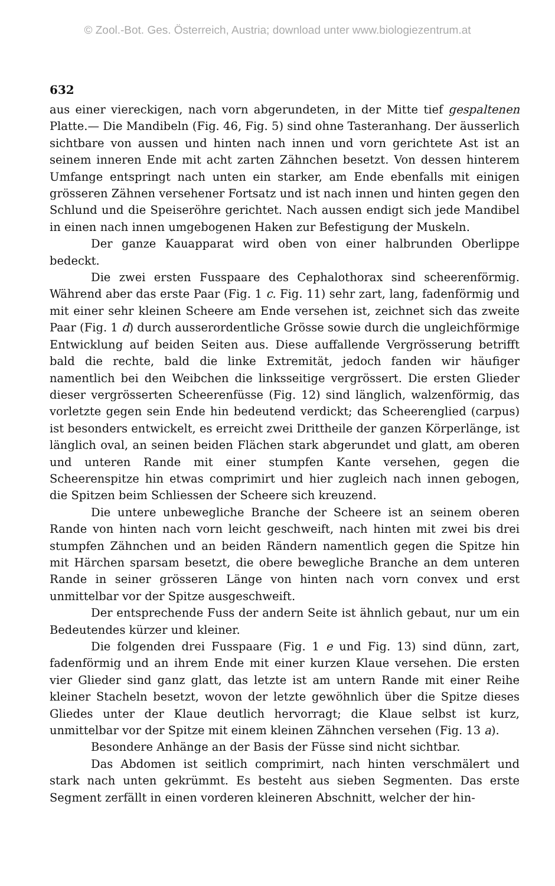© Zool.-Bot. Ges. Österreich, Austria; download unter www.biologiezentrum.at
632
aus einer viereckigen, nach vorn abgerundeten, in der Mitte tief gespaltenen Platte.— Die Mandibeln (Fig. 46, Fig. 5) sind ohne Tasteranhang. Der äusserlich sichtbare von aussen und hinten nach innen und vorn gerichtete Ast ist an seinem inneren Ende mit acht zarten Zähnchen besetzt. Von dessen hinterem Umfange entspringt nach unten ein starker, am Ende ebenfalls mit einigen grösseren Zähnen versehener Fortsatz und ist nach innen und hinten gegen den Schlund und die Speiseröhre gerichtet. Nach aussen endigt sich jede Mandibel in einen nach innen umgebogenen Haken zur Befestigung der Muskeln.
Der ganze Kauapparat wird oben von einer halbrunden Oberlippe bedeckt.
Die zwei ersten Fusspaare des Cephalothorax sind scheerenförmig. Während aber das erste Paar (Fig. 1 c. Fig. 11) sehr zart, lang, fadenförmig und mit einer sehr kleinen Scheere am Ende versehen ist, zeichnet sich das zweite Paar (Fig. 1 d) durch ausserordentliche Grösse sowie durch die ungleichförmige Entwicklung auf beiden Seiten aus. Diese auffallende Vergrösserung betrifft bald die rechte, bald die linke Extremität, jedoch fanden wir häufiger namentlich bei den Weibchen die linksseitige vergrössert. Die ersten Glieder dieser vergrösserten Scheerenfüsse (Fig. 12) sind länglich, walzenförmig, das vorletzte gegen sein Ende hin bedeutend verdickt; das Scheerenglied (carpus) ist besonders entwickelt, es erreicht zwei Drittheile der ganzen Körperlänge, ist länglich oval, an seinen beiden Flächen stark abgerundet und glatt, am oberen und unteren Rande mit einer stumpfen Kante versehen, gegen die Scheerenspitze hin etwas comprimirt und hier zugleich nach innen gebogen, die Spitzen beim Schliessen der Scheere sich kreuzend.
Die untere unbewegliche Branche der Scheere ist an seinem oberen Rande von hinten nach vorn leicht geschweift, nach hinten mit zwei bis drei stumpfen Zähnchen und an beiden Rändern namentlich gegen die Spitze hin mit Härchen sparsam besetzt, die obere bewegliche Branche an dem unteren Rande in seiner grösseren Länge von hinten nach vorn convex und erst unmittelbar vor der Spitze ausgeschweift.
Der entsprechende Fuss der andern Seite ist ähnlich gebaut, nur um ein Bedeutendes kürzer und kleiner.
Die folgenden drei Fusspaare (Fig. 1 e und Fig. 13) sind dünn, zart, fadenförmig und an ihrem Ende mit einer kurzen Klaue versehen. Die ersten vier Glieder sind ganz glatt, das letzte ist am untern Rande mit einer Reihe kleiner Stacheln besetzt, wovon der letzte gewöhnlich über die Spitze dieses Gliedes unter der Klaue deutlich hervorragt; die Klaue selbst ist kurz, unmittelbar vor der Spitze mit einem kleinen Zähnchen versehen (Fig. 13 a).
Besondere Anhänge an der Basis der Füsse sind nicht sichtbar.
Das Abdomen ist seitlich comprimirt, nach hinten verschmälert und stark nach unten gekrümmt. Es besteht aus sieben Segmenten. Das erste Segment zerfällt in einen vorderen kleineren Abschnitt, welcher der hin-